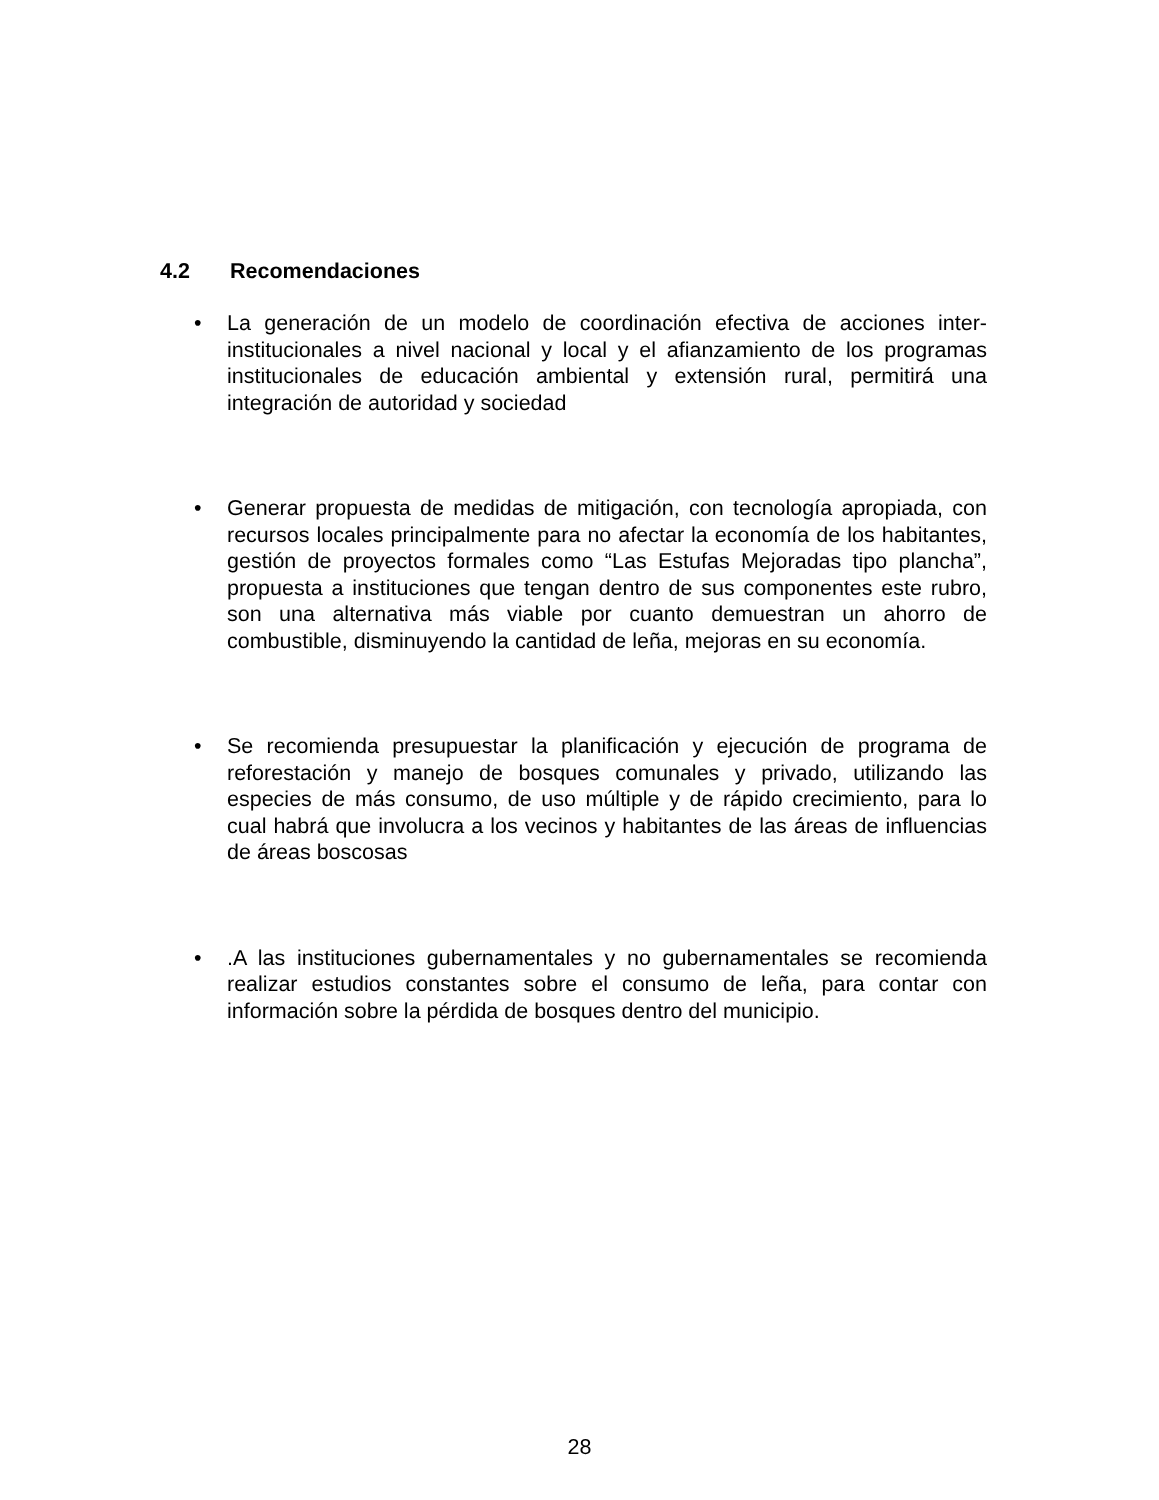4.2 Recomendaciones
La generación de un modelo de coordinación efectiva de acciones inter-institucionales a nivel nacional y local y el afianzamiento de los programas institucionales de educación ambiental y extensión rural, permitirá una integración de autoridad y sociedad
Generar propuesta de medidas de mitigación, con tecnología apropiada, con recursos locales principalmente para no afectar la economía de los habitantes, gestión de proyectos formales como “Las Estufas Mejoradas tipo plancha”, propuesta a instituciones que tengan dentro de sus componentes este rubro, son una alternativa más viable por cuanto demuestran un ahorro de combustible, disminuyendo la cantidad de leña, mejoras en su economía.
Se recomienda presupuestar la planificación y ejecución de programa de reforestación y manejo de bosques comunales y privado, utilizando las especies de más consumo, de uso múltiple y de rápido crecimiento, para lo cual habrá que involucra a los vecinos y habitantes de las áreas de influencias de áreas boscosas
.A las instituciones gubernamentales y no gubernamentales se recomienda realizar estudios constantes sobre el consumo de leña, para contar con información sobre la pérdida de bosques dentro del municipio.
28